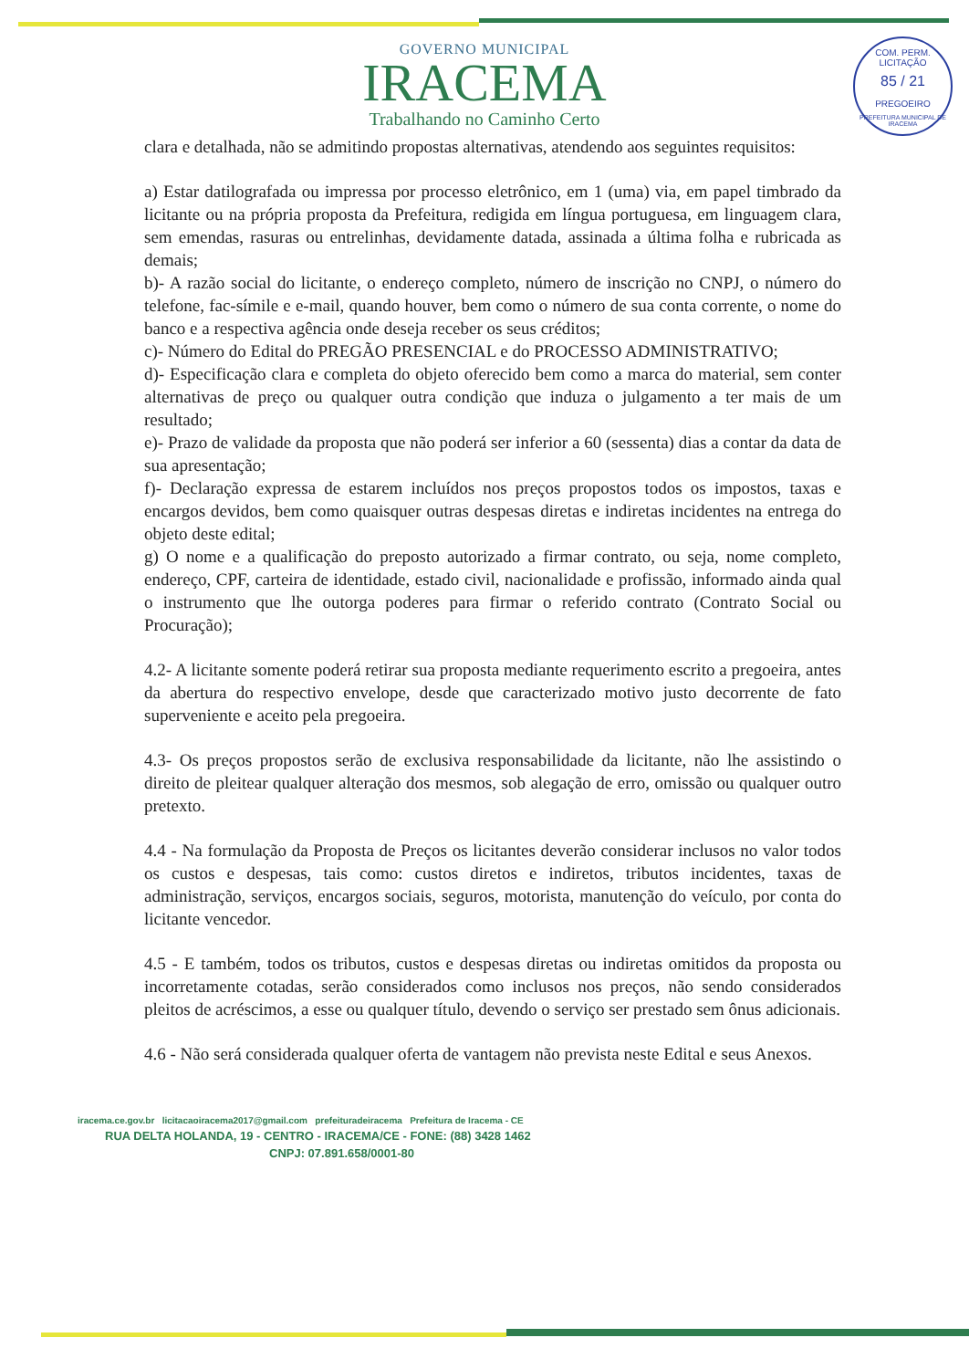COM. PERM. LICITAÇÃO
85 / 21
PREGOEIRO
PREFEITURA MUNICIPAL DE IRACEMA
GOVERNO MUNICIPAL
IRACEMA
Trabalhando no Caminho Certo
clara e detalhada, não se admitindo propostas alternativas, atendendo aos seguintes requisitos:
a) Estar datilografada ou impressa por processo eletrônico, em 1 (uma) via, em papel timbrado da licitante ou na própria proposta da Prefeitura, redigida em língua portuguesa, em linguagem clara, sem emendas, rasuras ou entrelinhas, devidamente datada, assinada a última folha e rubricada as demais;
b)- A razão social do licitante, o endereço completo, número de inscrição no CNPJ, o número do telefone, fac-símile e e-mail, quando houver, bem como o número de sua conta corrente, o nome do banco e a respectiva agência onde deseja receber os seus créditos;
c)- Número do Edital do PREGÃO PRESENCIAL e do PROCESSO ADMINISTRATIVO;
d)- Especificação clara e completa do objeto oferecido bem como a marca do material, sem conter alternativas de preço ou qualquer outra condição que induza o julgamento a ter mais de um resultado;
e)- Prazo de validade da proposta que não poderá ser inferior a 60 (sessenta) dias a contar da data de sua apresentação;
f)- Declaração expressa de estarem incluídos nos preços propostos todos os impostos, taxas e encargos devidos, bem como quaisquer outras despesas diretas e indiretas incidentes na entrega do objeto deste edital;
g) O nome e a qualificação do preposto autorizado a firmar contrato, ou seja, nome completo, endereço, CPF, carteira de identidade, estado civil, nacionalidade e profissão, informado ainda qual o instrumento que lhe outorga poderes para firmar o referido contrato (Contrato Social ou Procuração);
4.2- A licitante somente poderá retirar sua proposta mediante requerimento escrito a pregoeira, antes da abertura do respectivo envelope, desde que caracterizado motivo justo decorrente de fato superveniente e aceito pela pregoeira.
4.3- Os preços propostos serão de exclusiva responsabilidade da licitante, não lhe assistindo o direito de pleitear qualquer alteração dos mesmos, sob alegação de erro, omissão ou qualquer outro pretexto.
4.4 - Na formulação da Proposta de Preços os licitantes deverão considerar inclusos no valor todos os custos e despesas, tais como: custos diretos e indiretos, tributos incidentes, taxas de administração, serviços, encargos sociais, seguros, motorista, manutenção do veículo, por conta do licitante vencedor.
4.5 - E também, todos os tributos, custos e despesas diretas ou indiretas omitidos da proposta ou incorretamente cotadas, serão considerados como inclusos nos preços, não sendo considerados pleitos de acréscimos, a esse ou qualquer título, devendo o serviço ser prestado sem ônus adicionais.
4.6 - Não será considerada qualquer oferta de vantagem não prevista neste Edital e seus Anexos.
iracema.ce.gov.br licitacaoiracema2017@gmail.com prefeituradeiracema Prefeitura de Iracema - CE
RUA DELTA HOLANDA, 19 - CENTRO - IRACEMA/CE - FONE: (88) 3428 1462
CNPJ: 07.891.658/0001-80